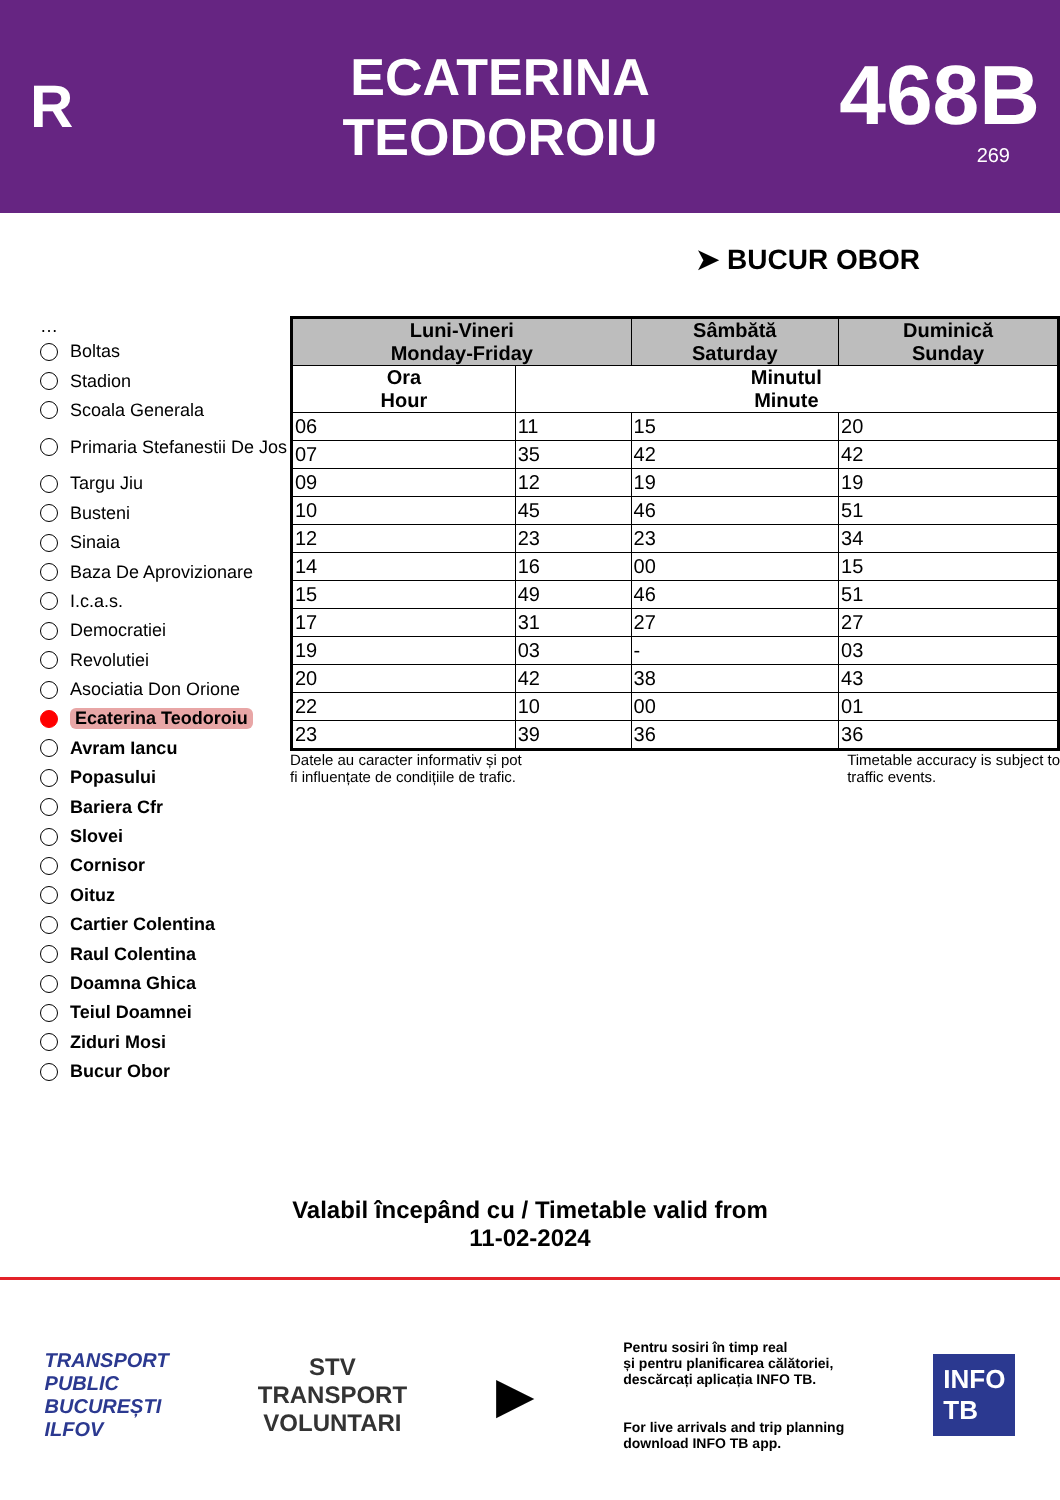R
ECATERINA
TEODOROIU
468B
269
➤ BUCUR OBOR
…
Boltas
Stadion
Scoala Generala
Primaria Stefanestii De Jos
Targu Jiu
Busteni
Sinaia
Baza De Aprovizionare
I.c.a.s.
Democratiei
Revolutiei
Asociatia Don Orione
Ecaterina Teodoroiu
Avram Iancu
Popasului
Bariera Cfr
Slovei
Cornisor
Oituz
Cartier Colentina
Raul Colentina
Doamna Ghica
Teiul Doamnei
Ziduri Mosi
Bucur Obor
| Luni-Vineri Monday-Friday | | Sâmbătă Saturday | Duminică Sunday |
| --- | --- | --- | --- |
| Ora Hour | Minutul Minute | | |
| 06 | 11 | 15 | 20 |
| 07 | 35 | 42 | 42 |
| 09 | 12 | 19 | 19 |
| 10 | 45 | 46 | 51 |
| 12 | 23 | 23 | 34 |
| 14 | 16 | 00 | 15 |
| 15 | 49 | 46 | 51 |
| 17 | 31 | 27 | 27 |
| 19 | 03 | - | 03 |
| 20 | 42 | 38 | 43 |
| 22 | 10 | 00 | 01 |
| 23 | 39 | 36 | 36 |
Datele au caracter informativ și pot
fi influențate de condițiile de trafic.
Timetable accuracy is subject to
traffic events.
Valabil începând cu / Timetable valid from
11-02-2024
TRANSPORT
PUBLIC
BUCUREȘTI
ILFOV
STV
TRANSPORT
VOLUNTARI
▶
Pentru sosiri în timp real
și pentru planificarea călătoriei,
descărcați aplicația INFO TB.
For live arrivals and trip planning
download INFO TB app.
INFO
TB